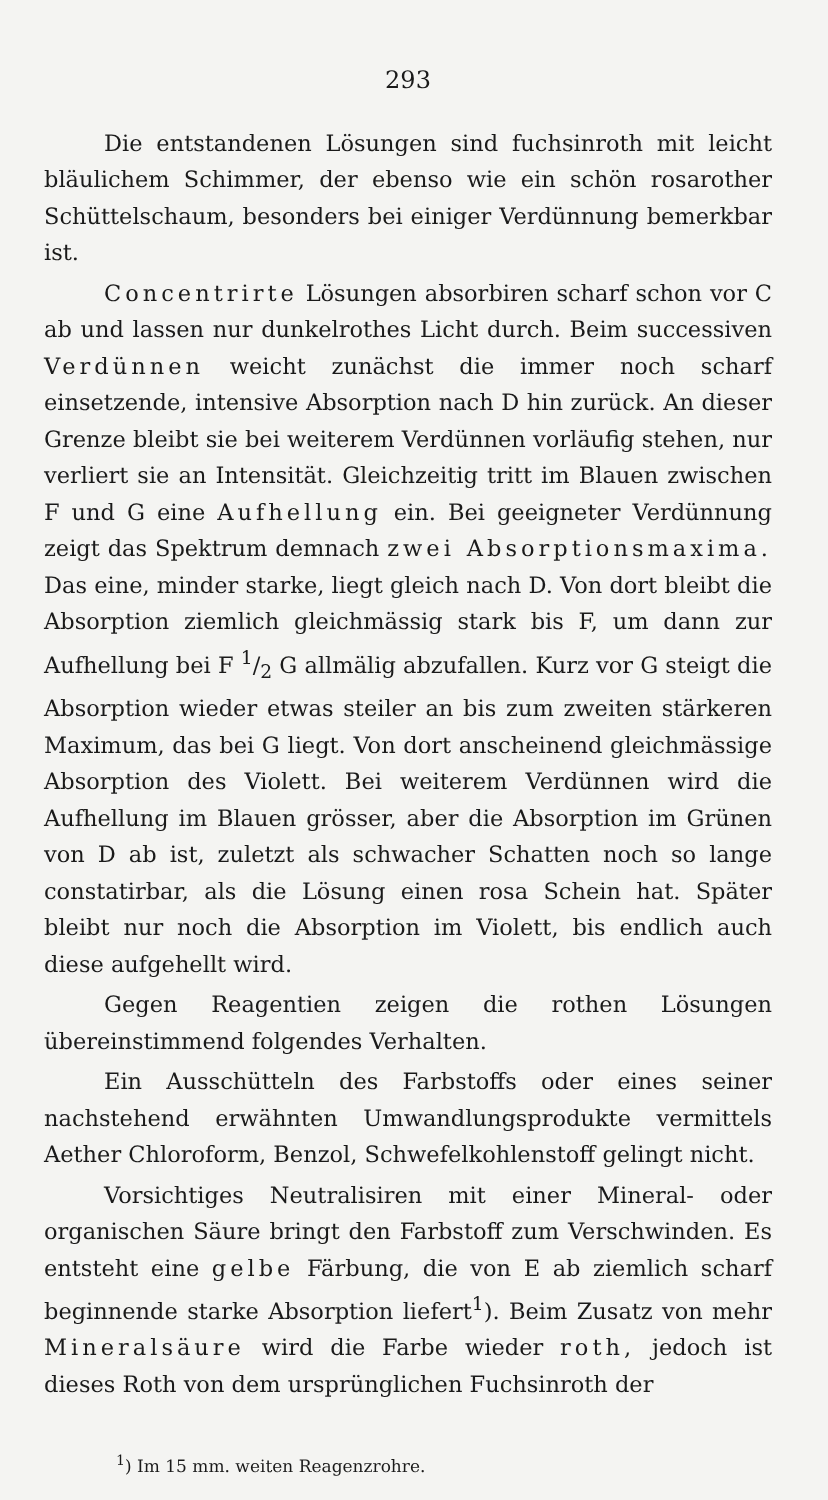293
Die entstandenen Lösungen sind fuchsinroth mit leicht bläulichem Schimmer, der ebenso wie ein schön rosarother Schüttelschaum, besonders bei einiger Verdünnung bemerkbar ist.
Concentrirte Lösungen absorbiren scharf schon vor C ab und lassen nur dunkelrothes Licht durch. Beim successiven Verdünnen weicht zunächst die immer noch scharf einsetzende, intensive Absorption nach D hin zurück. An dieser Grenze bleibt sie bei weiterem Verdünnen vorläufig stehen, nur verliert sie an Intensität. Gleichzeitig tritt im Blauen zwischen F und G eine Aufhellung ein. Bei geeigneter Verdünnung zeigt das Spektrum demnach zwei Absorptionsmaxima. Das eine, minder starke, liegt gleich nach D. Von dort bleibt die Absorption ziemlich gleichmässig stark bis F, um dann zur Aufhellung bei F 1/2 G allmälig abzufallen. Kurz vor G steigt die Absorption wieder etwas steiler an bis zum zweiten stärkeren Maximum, das bei G liegt. Von dort anscheinend gleichmässige Absorption des Violett. Bei weiterem Verdünnen wird die Aufhellung im Blauen grösser, aber die Absorption im Grünen von D ab ist, zuletzt als schwacher Schatten noch so lange constatirbar, als die Lösung einen rosa Schein hat. Später bleibt nur noch die Absorption im Violett, bis endlich auch diese aufgehellt wird.
Gegen Reagentien zeigen die rothen Lösungen übereinstimmend folgendes Verhalten.
Ein Ausschütteln des Farbstoffs oder eines seiner nachstehend erwähnten Umwandlungsprodukte vermittels Aether Chloroform, Benzol, Schwefelkohlenstoff gelingt nicht.
Vorsichtiges Neutralisiren mit einer Mineral- oder organischen Säure bringt den Farbstoff zum Verschwinden. Es entsteht eine gelbe Färbung, die von E ab ziemlich scharf beginnende starke Absorption liefert<sup>1</sup>). Beim Zusatz von mehr Mineralsäure wird die Farbe wieder roth, jedoch ist dieses Roth von dem ursprünglichen Fuchsinroth der
<sup>1</sup>) Im 15 mm. weiten Reagenzrohre.